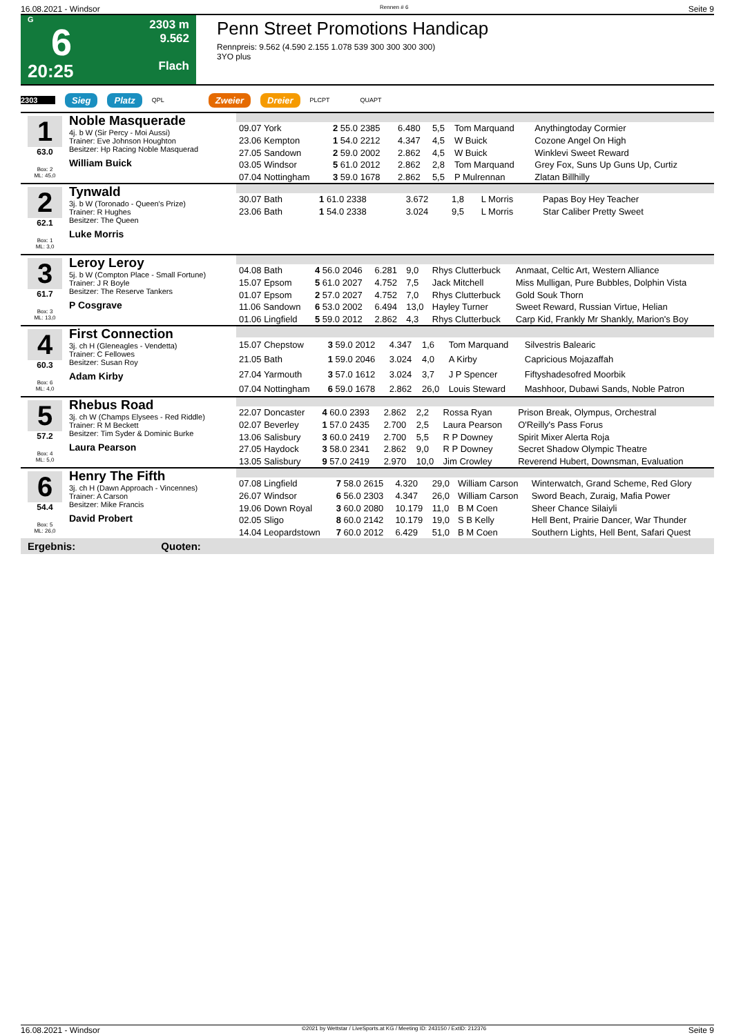16.08.2021 - Windsor Rennen # 6 Seite 9
G
6
20:25
2303 m
9.562
Flach
Penn Street Promotions Handicap
Rennpreis: 9.562 (4.590 2.155 1.078 539 300 300 300 300)
3YO plus
2303 Sieg Platz QPL Zweier Dreier PLCPT QUAPT
1
63.0
Box: 2
ML: 45,0
Noble Masquerade
4j. b W (Sir Percy - Moi Aussi)
Trainer: Eve Johnson Houghton
Besitzer: Hp Racing Noble Masquerad
William Buick
| 09.07 York | 2 55.0 2385 | 6.480 | 5,5 | Tom Marquand | Anythingtoday Cormier |
| 23.06 Kempton | 1 54.0 2212 | 4.347 | 4,5 | W Buick | Cozone Angel On High |
| 27.05 Sandown | 2 59.0 2002 | 2.862 | 4,5 | W Buick | Winklevi Sweet Reward |
| 03.05 Windsor | 5 61.0 2012 | 2.862 | 2,8 | Tom Marquand | Grey Fox, Suns Up Guns Up, Curtiz |
| 07.04 Nottingham | 3 59.0 1678 | 2.862 | 5,5 | P Mulrennan | Zlatan Billhilly |
2
62.1
Box: 1
ML: 3,0
Tynwald
3j. b W (Toronado - Queen's Prize)
Trainer: R Hughes
Besitzer: The Queen
Luke Morris
| 30.07 Bath | 1 61.0 2338 | 3.672 | 1,8 | L Morris | Papas Boy Hey Teacher |
| 23.06 Bath | 1 54.0 2338 | 3.024 | 9,5 | L Morris | Star Caliber Pretty Sweet |
3
61.7
Box: 3
ML: 13,0
Leroy Leroy
5j. b W (Compton Place - Small Fortune)
Trainer: J R Boyle
Besitzer: The Reserve Tankers
P Cosgrave
| 04.08 Bath | 4 56.0 2046 | 6.281 | 9,0 | Rhys Clutterbuck | Anmaat, Celtic Art, Western Alliance |
| 15.07 Epsom | 5 61.0 2027 | 4.752 | 7,5 | Jack Mitchell | Miss Mulligan, Pure Bubbles, Dolphin Vista |
| 01.07 Epsom | 2 57.0 2027 | 4.752 | 7,0 | Rhys Clutterbuck | Gold Souk Thorn |
| 11.06 Sandown | 6 53.0 2002 | 6.494 | 13,0 | Hayley Turner | Sweet Reward, Russian Virtue, Helian |
| 01.06 Lingfield | 5 59.0 2012 | 2.862 | 4,3 | Rhys Clutterbuck | Carp Kid, Frankly Mr Shankly, Marion's Boy |
4
60.3
Box: 6
ML: 4,0
First Connection
3j. ch H (Gleneagles - Vendetta)
Trainer: C Fellowes
Besitzer: Susan Roy
Adam Kirby
| 15.07 Chepstow | 3 59.0 2012 | 4.347 | 1,6 | Tom Marquand | Silvestris Balearic |
| 21.05 Bath | 1 59.0 2046 | 3.024 | 4,0 | A Kirby | Capricious Mojazaffah |
| 27.04 Yarmouth | 3 57.0 1612 | 3.024 | 3,7 | J P Spencer | Fiftyshadesofred Moorbik |
| 07.04 Nottingham | 6 59.0 1678 | 2.862 | 26,0 | Louis Steward | Mashhoor, Dubawi Sands, Noble Patron |
5
57.2
Box: 4
ML: 5,0
Rhebus Road
3j. ch W (Champs Elysees - Red Riddle)
Trainer: R M Beckett
Besitzer: Tim Syder & Dominic Burke
Laura Pearson
| 22.07 Doncaster | 4 60.0 2393 | 2.862 | 2,2 | Rossa Ryan | Prison Break, Olympus, Orchestral |
| 02.07 Beverley | 1 57.0 2435 | 2.700 | 2,5 | Laura Pearson | O'Reilly's Pass Forus |
| 13.06 Salisbury | 3 60.0 2419 | 2.700 | 5,5 | R P Downey | Spirit Mixer Alerta Roja |
| 27.05 Haydock | 3 58.0 2341 | 2.862 | 9,0 | R P Downey | Secret Shadow Olympic Theatre |
| 13.05 Salisbury | 9 57.0 2419 | 2.970 | 10,0 | Jim Crowley | Reverend Hubert, Downsman, Evaluation |
6
54.4
Box: 5
ML: 26,0
Henry The Fifth
3j. ch H (Dawn Approach - Vincennes)
Trainer: A Carson
Besitzer: Mike Francis
David Probert
| 07.08 Lingfield | 7 58.0 2615 | 4.320 | 29,0 | William Carson | Winterwatch, Grand Scheme, Red Glory |
| 26.07 Windsor | 6 56.0 2303 | 4.347 | 26,0 | William Carson | Sword Beach, Zuraig, Mafia Power |
| 19.06 Down Royal | 3 60.0 2080 | 10.179 | 11,0 | B M Coen | Sheer Chance Silaiyli |
| 02.05 Sligo | 8 60.0 2142 | 10.179 | 19,0 | S B Kelly | Hell Bent, Prairie Dancer, War Thunder |
| 14.04 Leopardstown | 7 60.0 2012 | 6.429 | 51,0 | B M Coen | Southern Lights, Hell Bent, Safari Quest |
Ergebnis: Quoten:
16.08.2021 - Windsor ©2021 by Wettstar / LiveSports.at KG / Meeting ID: 243150 / ExtID: 212376 Seite 9